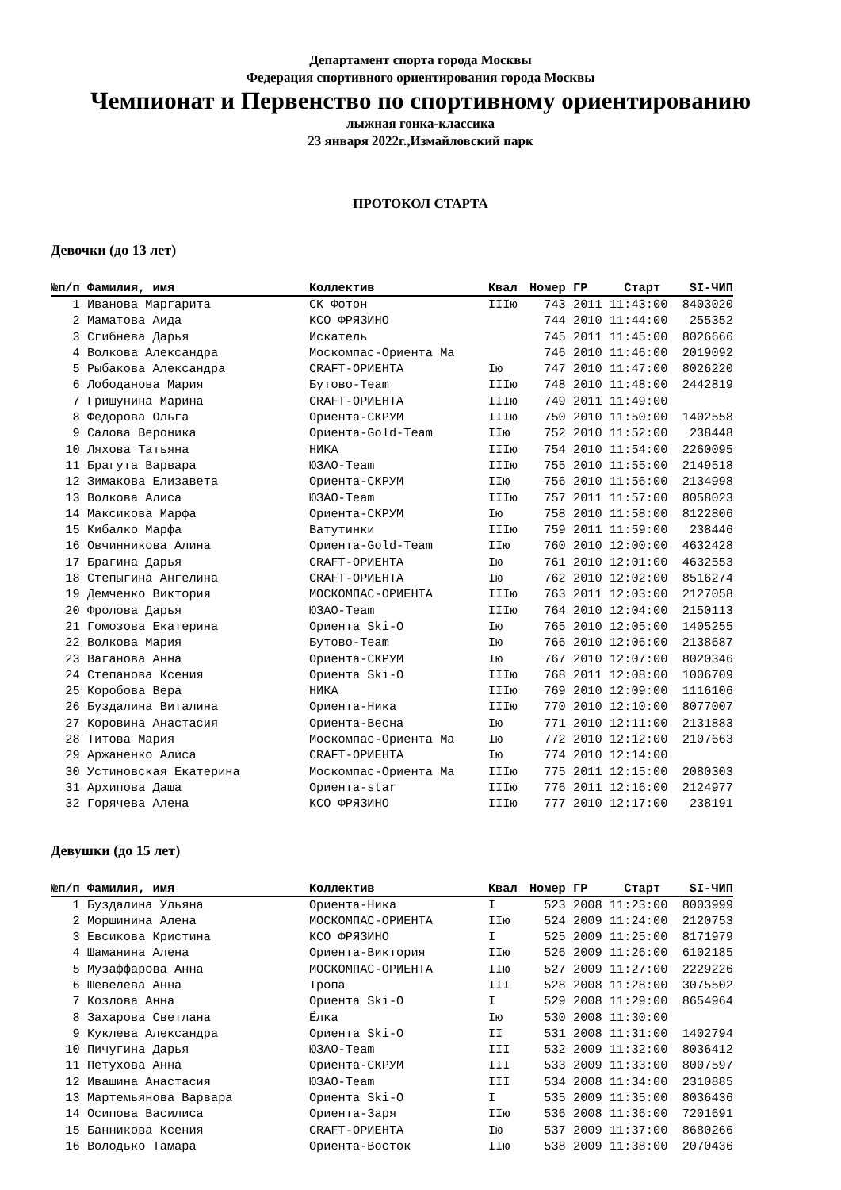Департамент спорта города Москвы
Федерация спортивного ориентирования города Москвы
Чемпионат и Первенство по спортивному ориентированию
лыжная гонка-классика
23 января 2022г.,Измайловский парк
ПРОТОКОЛ СТАРТА
Девочки (до 13 лет)
| №п/п | Фамилия, имя | Коллектив | Квал | Номер | ГР | Старт | SI-ЧИП |
| --- | --- | --- | --- | --- | --- | --- | --- |
| 1 | Иванова Маргарита | СК Фотон | IIIю | 743 | 2011 | 11:43:00 | 8403020 |
| 2 | Маматова Аида | КСО ФРЯЗИНО | | 744 | 2010 | 11:44:00 | 255352 |
| 3 | Сгибнева Дарья | Искатель | | 745 | 2011 | 11:45:00 | 8026666 |
| 4 | Волкова Александра | Москомпас-Ориента Ма | | 746 | 2010 | 11:46:00 | 2019092 |
| 5 | Рыбакова Александра | CRAFT-ОРИЕНТА | Iю | 747 | 2010 | 11:47:00 | 8026220 |
| 6 | Лободанова Мария | Бутово-Team | IIIю | 748 | 2010 | 11:48:00 | 2442819 |
| 7 | Гришунина Марина | CRAFT-ОРИЕНТА | IIIю | 749 | 2011 | 11:49:00 | |
| 8 | Федорова Ольга | Ориента-СКРУМ | IIIю | 750 | 2010 | 11:50:00 | 1402558 |
| 9 | Салова Вероника | Ориента-Gold-Team | IIю | 752 | 2010 | 11:52:00 | 238448 |
| 10 | Ляхова Татьяна | НИКА | IIIю | 754 | 2010 | 11:54:00 | 2260095 |
| 11 | Брагута Варвара | ЮЗАО-Team | IIIю | 755 | 2010 | 11:55:00 | 2149518 |
| 12 | Зимакова Елизавета | Ориента-СКРУМ | IIю | 756 | 2010 | 11:56:00 | 2134998 |
| 13 | Волкова Алиса | ЮЗАО-Team | IIIю | 757 | 2011 | 11:57:00 | 8058023 |
| 14 | Максикова Марфа | Ориента-СКРУМ | Iю | 758 | 2010 | 11:58:00 | 8122806 |
| 15 | Кибалко Марфа | Ватутинки | IIIю | 759 | 2011 | 11:59:00 | 238446 |
| 16 | Овчинникова Алина | Ориента-Gold-Team | IIю | 760 | 2010 | 12:00:00 | 4632428 |
| 17 | Брагина Дарья | CRAFT-ОРИЕНТА | Iю | 761 | 2010 | 12:01:00 | 4632553 |
| 18 | Степыгина Ангелина | CRAFT-ОРИЕНТА | Iю | 762 | 2010 | 12:02:00 | 8516274 |
| 19 | Демченко Виктория | МОСКОМПАС-ОРИЕНТА | IIIю | 763 | 2011 | 12:03:00 | 2127058 |
| 20 | Фролова Дарья | ЮЗАО-Team | IIIю | 764 | 2010 | 12:04:00 | 2150113 |
| 21 | Гомозова Екатерина | Ориента Ski-O | Iю | 765 | 2010 | 12:05:00 | 1405255 |
| 22 | Волкова Мария | Бутово-Team | Iю | 766 | 2010 | 12:06:00 | 2138687 |
| 23 | Ваганова Анна | Ориента-СКРУМ | Iю | 767 | 2010 | 12:07:00 | 8020346 |
| 24 | Степанова Ксения | Ориента Ski-O | IIIю | 768 | 2011 | 12:08:00 | 1006709 |
| 25 | Коробова Вера | НИКА | IIIю | 769 | 2010 | 12:09:00 | 1116106 |
| 26 | Буздалина Виталина | Ориента-Ника | IIIю | 770 | 2010 | 12:10:00 | 8077007 |
| 27 | Коровина Анастасия | Ориента-Весна | Iю | 771 | 2010 | 12:11:00 | 2131883 |
| 28 | Титова Мария | Москомпас-Ориента Ма | Iю | 772 | 2010 | 12:12:00 | 2107663 |
| 29 | Аржаненко Алиса | CRAFT-ОРИЕНТА | Iю | 774 | 2010 | 12:14:00 | |
| 30 | Устиновская Екатерина | Москомпас-Ориента Ма | IIIю | 775 | 2011 | 12:15:00 | 2080303 |
| 31 | Архипова Даша | Ориента-star | IIIю | 776 | 2011 | 12:16:00 | 2124977 |
| 32 | Горячева Алена | КСО ФРЯЗИНО | IIIю | 777 | 2010 | 12:17:00 | 238191 |
Девушки (до 15 лет)
| №п/п | Фамилия, имя | Коллектив | Квал | Номер | ГР | Старт | SI-ЧИП |
| --- | --- | --- | --- | --- | --- | --- | --- |
| 1 | Буздалина Ульяна | Ориента-Ника | I | 523 | 2008 | 11:23:00 | 8003999 |
| 2 | Моршинина Алена | МОСКОМПАС-ОРИЕНТА | IIю | 524 | 2009 | 11:24:00 | 2120753 |
| 3 | Евсикова Кристина | КСО ФРЯЗИНО | I | 525 | 2009 | 11:25:00 | 8171979 |
| 4 | Шаманина Алена | Ориента-Виктория | IIю | 526 | 2009 | 11:26:00 | 6102185 |
| 5 | Музаффарова Анна | МОСКОМПАС-ОРИЕНТА | IIю | 527 | 2009 | 11:27:00 | 2229226 |
| 6 | Шевелева Анна | Тропа | III | 528 | 2008 | 11:28:00 | 3075502 |
| 7 | Козлова Анна | Ориента Ski-O | I | 529 | 2008 | 11:29:00 | 8654964 |
| 8 | Захарова Светлана | Ёлка | Iю | 530 | 2008 | 11:30:00 | |
| 9 | Куклева Александра | Ориента Ski-O | II | 531 | 2008 | 11:31:00 | 1402794 |
| 10 | Пичугина Дарья | ЮЗАО-Team | III | 532 | 2009 | 11:32:00 | 8036412 |
| 11 | Петухова Анна | Ориента-СКРУМ | III | 533 | 2009 | 11:33:00 | 8007597 |
| 12 | Ивашина Анастасия | ЮЗАО-Team | III | 534 | 2008 | 11:34:00 | 2310885 |
| 13 | Мартемьянова Варвара | Ориента Ski-O | I | 535 | 2009 | 11:35:00 | 8036436 |
| 14 | Осипова Василиса | Ориента-Заря | IIю | 536 | 2008 | 11:36:00 | 7201691 |
| 15 | Банникова Ксения | CRAFT-ОРИЕНТА | Iю | 537 | 2009 | 11:37:00 | 8680266 |
| 16 | Володько Тамара | Ориента-Восток | IIю | 538 | 2009 | 11:38:00 | 2070436 |